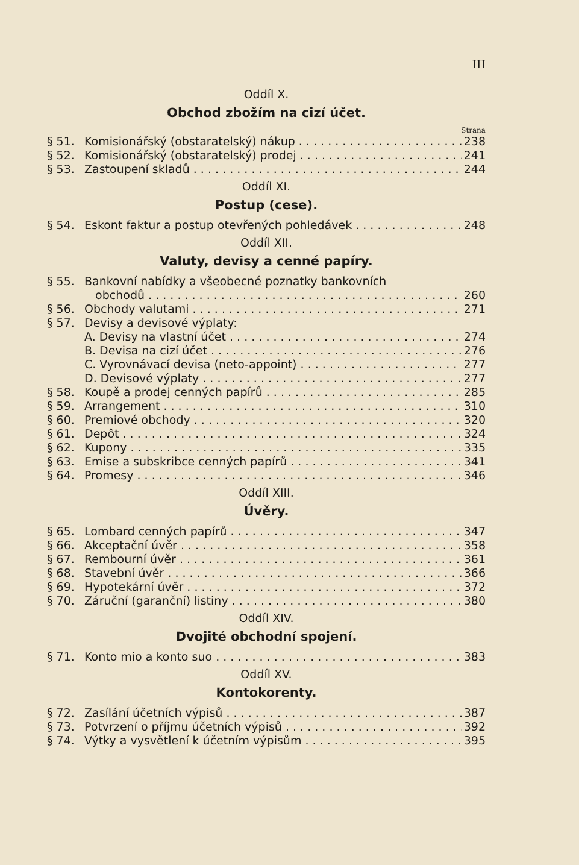III
Oddíl X.
Obchod zbožím na cizí účet.
Strana
§ 51. Komisionářský (obstaratelský) nákup 238
§ 52. Komisionářský (obstaratelský) prodej 241
§ 53. Zastoupení skladů 244
Oddíl XI.
Postup (cese).
§ 54. Eskont faktur a postup otevřených pohledávek 248
Oddíl XII.
Valuty, devisy a cenné papíry.
§ 55. Bankovní nabídky a všeobecné poznatky bankovních
obchodů 260
§ 56. Obchody valutami 271
§ 57. Devisy a devisové výplaty:
A. Devisy na vlastní účet 274
B. Devisa na cizí účet 276
C. Vyrovnávací devisa (neto-appoint) 277
D. Devisové výplaty 277
§ 58. Koupě a prodej cenných papírů 285
§ 59. Arrangement 310
§ 60. Premiové obchody 320
§ 61. Depôt 324
§ 62. Kupony 335
§ 63. Emise a subskribce cenných papírů 341
§ 64. Promesy 346
Oddíl XIII.
Úvěry.
§ 65. Lombard cenných papírů 347
§ 66. Akceptační úvěr 358
§ 67. Rembourní úvěr 361
§ 68. Stavební úvěr 366
§ 69. Hypotekární úvěr 372
§ 70. Záruční (garanční) listiny 380
Oddíl XIV.
Dvojité obchodní spojení.
§ 71. Konto mio a konto suo 383
Oddíl XV.
Kontokorenty.
§ 72. Zasílání účetních výpisů 387
§ 73. Potvrzení o příjmu účetních výpisů 392
§ 74. Výtky a vysvětlení k účetním výpisům 395